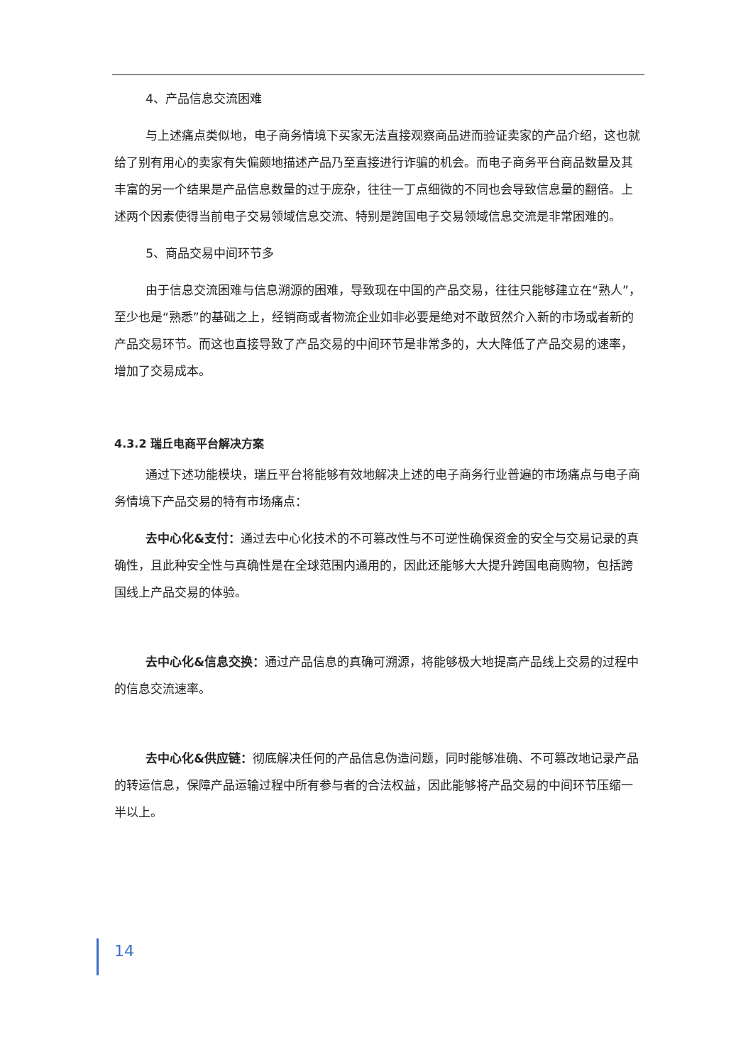4、产品信息交流困难
与上述痛点类似地，电子商务情境下买家无法直接观察商品进而验证卖家的产品介绍，这也就给了别有用心的卖家有失偏颇地描述产品乃至直接进行诈骗的机会。而电子商务平台商品数量及其丰富的另一个结果是产品信息数量的过于庞杂，往往一丁点细微的不同也会导致信息量的翻倍。上述两个因素使得当前电子交易领域信息交流、特别是跨国电子交易领域信息交流是非常困难的。
5、商品交易中间环节多
由于信息交流困难与信息溯源的困难，导致现在中国的产品交易，往往只能够建立在“熟人”，至少也是“熟悉”的基础之上，经销商或者物流企业如非必要是绝对不敢贸然介入新的市场或者新的产品交易环节。而这也直接导致了产品交易的中间环节是非常多的，大大降低了产品交易的速率，增加了交易成本。
4.3.2 瑞丘电商平台解决方案
通过下述功能模块，瑞丘平台将能够有效地解决上述的电子商务行业普遍的市场痛点与电子商务情境下产品交易的特有市场痛点：
去中心化&支付：通过去中心化技术的不可篡改性与不可逆性确保资金的安全与交易记录的真确性，且此种安全性与真确性是在全球范围内通用的，因此还能够大大提升跨国电商购物，包括跨国线上产品交易的体验。
去中心化&信息交换：通过产品信息的真确可溯源，将能够极大地提高产品线上交易的过程中的信息交流速率。
去中心化&供应链：彻底解决任何的产品信息伪造问题，同时能够准确、不可篡改地记录产品的转运信息，保障产品运输过程中所有参与者的合法权益，因此能够将产品交易的中间环节压缩一半以上。
14